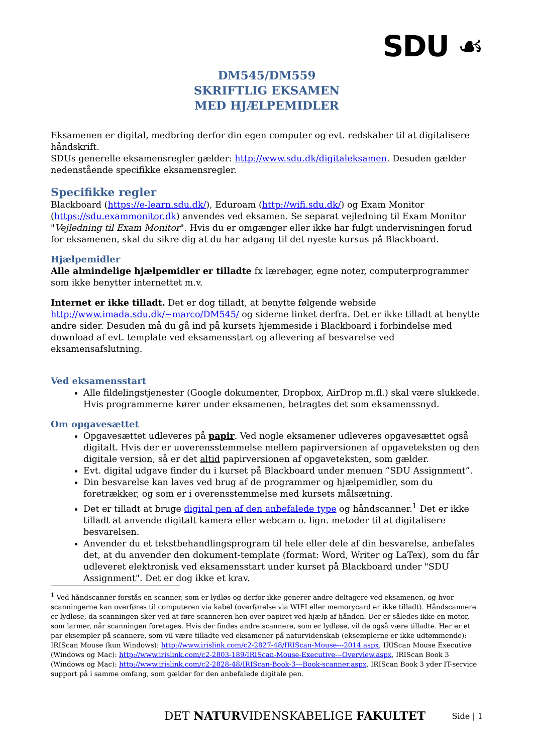SDU ☙
DM545/DM559
SKRIFTLIG EKSAMEN
MED HJÆLPEMIDLER
Eksamenen er digital, medbring derfor din egen computer og evt. redskaber til at digitalisere håndskrift.
SDUs generelle eksamensregler gælder: http://www.sdu.dk/digitaleksamen. Desuden gælder nedenstående specifikke eksamensregler.
Specifikke regler
Blackboard (https://e-learn.sdu.dk/), Eduroam (http://wifi.sdu.dk/) og Exam Monitor (https://sdu.exammonitor.dk) anvendes ved eksamen. Se separat vejledning til Exam Monitor "Vejledning til Exam Monitor". Hvis du er omgænger eller ikke har fulgt undervisningen forud for eksamenen, skal du sikre dig at du har adgang til det nyeste kursus på Blackboard.
Hjælpemidler
Alle almindelige hjælpemidler er tilladte fx lærebøger, egne noter, computerprogrammer som ikke benytter internettet m.v.
Internet er ikke tilladt. Det er dog tilladt, at benytte følgende webside http://www.imada.sdu.dk/~marco/DM545/ og siderne linket derfra. Det er ikke tilladt at benytte andre sider. Desuden må du gå ind på kursets hjemmeside i Blackboard i forbindelse med download af evt. template ved eksamensstart og aflevering af besvarelse ved eksamensafslutning.
Ved eksamensstart
Alle fildelingstjenester (Google dokumenter, Dropbox, AirDrop m.fl.) skal være slukkede. Hvis programmerne kører under eksamenen, betragtes det som eksamenssnyd.
Om opgavesættet
Opgavesættet udleveres på papir. Ved nogle eksamener udleveres opgavesættet også digitalt. Hvis der er uoverensstemmelse mellem papirversionen af opgaveteksten og den digitale version, så er det altid papirversionen af opgaveteksten, som gælder.
Evt. digital udgave finder du i kurset på Blackboard under menuen ”SDU Assignment”.
Din besvarelse kan laves ved brug af de programmer og hjælpemidler, som du foretrækker, og som er i overensstemmelse med kursets målsætning.
Det er tilladt at bruge digital pen af den anbefalede type og håndscanner.<sup>1</sup> Det er ikke tilladt at anvende digitalt kamera eller webcam o. lign. metoder til at digitalisere besvarelsen.
Anvender du et tekstbehandlingsprogram til hele eller dele af din besvarelse, anbefales det, at du anvender den dokument-template (format: Word, Writer og LaTex), som du får udleveret elektronisk ved eksamensstart under kurset på Blackboard under "SDU Assignment". Det er dog ikke et krav.
<sup>1</sup> Ved håndscanner forstås en scanner, som er lydløs og derfor ikke generer andre deltagere ved eksamenen, og hvor scanningerne kan overføres til computeren via kabel (overførelse via WIFI eller memorycard er ikke tilladt). Håndscannere er lydløse, da scanningen sker ved at føre scanneren hen over papiret ved hjælp af hånden. Der er således ikke en motor, som larmer, når scanningen foretages. Hvis der findes andre scannere, som er lydløse, vil de også være tilladte. Her er et par eksempler på scannere, som vil være tilladte ved eksamener på naturvidenskab (eksemplerne er ikke udtømmende): IRIScan Mouse (kun Windows): http://www.irislink.com/c2-2827-48/IRIScan-Mouse---2014.aspx, IRIScan Mouse Executive (Windows og Mac): http://www.irislink.com/c2-2803-189/IRIScan-Mouse-Executive---Overview.aspx, IRIScan Book 3 (Windows og Mac): http://www.irislink.com/c2-2828-48/IRIScan-Book-3---Book-scanner.aspx. IRIScan Book 3 yder IT-service support på i samme omfang, som gælder for den anbefalede digitale pen.
DET NATURVIDENSKABELIGE FAKULTET
Side | 1